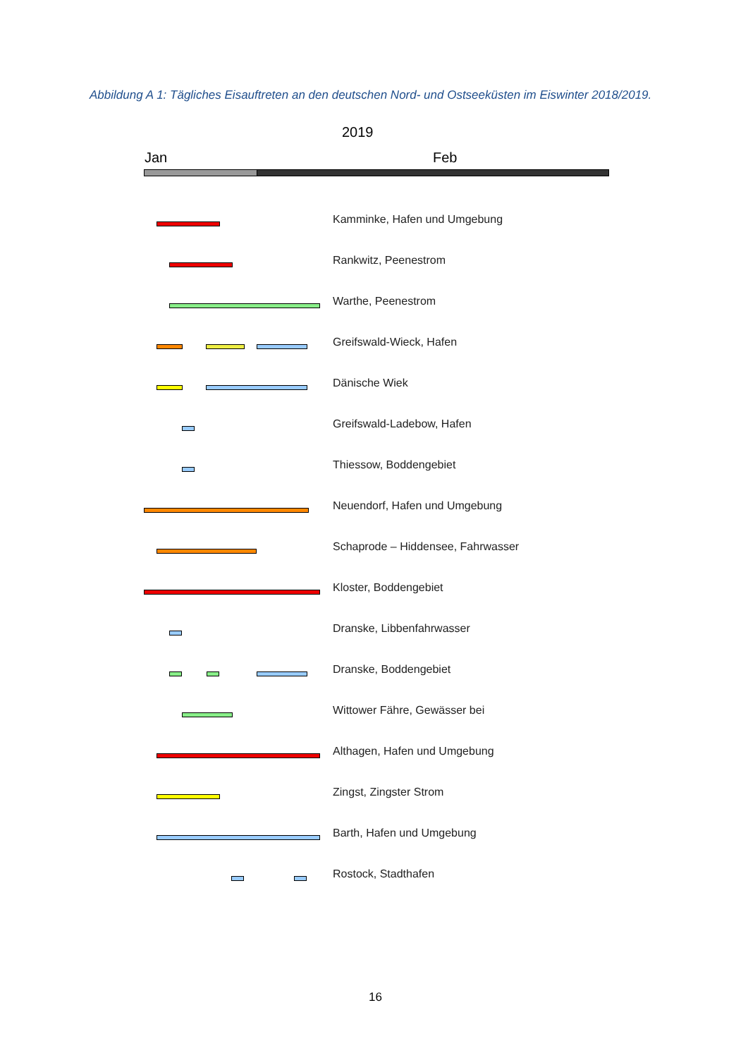Abbildung A 1: Tägliches Eisauftreten an den deutschen Nord- und Ostseeküsten im Eiswinter 2018/2019.
2019
Jan Feb
Kamminke, Hafen und Umgebung
Rankwitz, Peenestrom
Warthe, Peenestrom
Greifswald-Wieck, Hafen
Dänische Wiek
Greifswald-Ladebow, Hafen
Thiessow, Boddengebiet
Neuendorf, Hafen und Umgebung
Schaprode – Hiddensee, Fahrwasser
Kloster, Boddengebiet
Dranske, Libbenfahrwasser
Dranske, Boddengebiet
Wittower Fähre, Gewässer bei
Althagen, Hafen und Umgebung
Zingst, Zingster Strom
Barth, Hafen und Umgebung
Rostock, Stadthafen
16